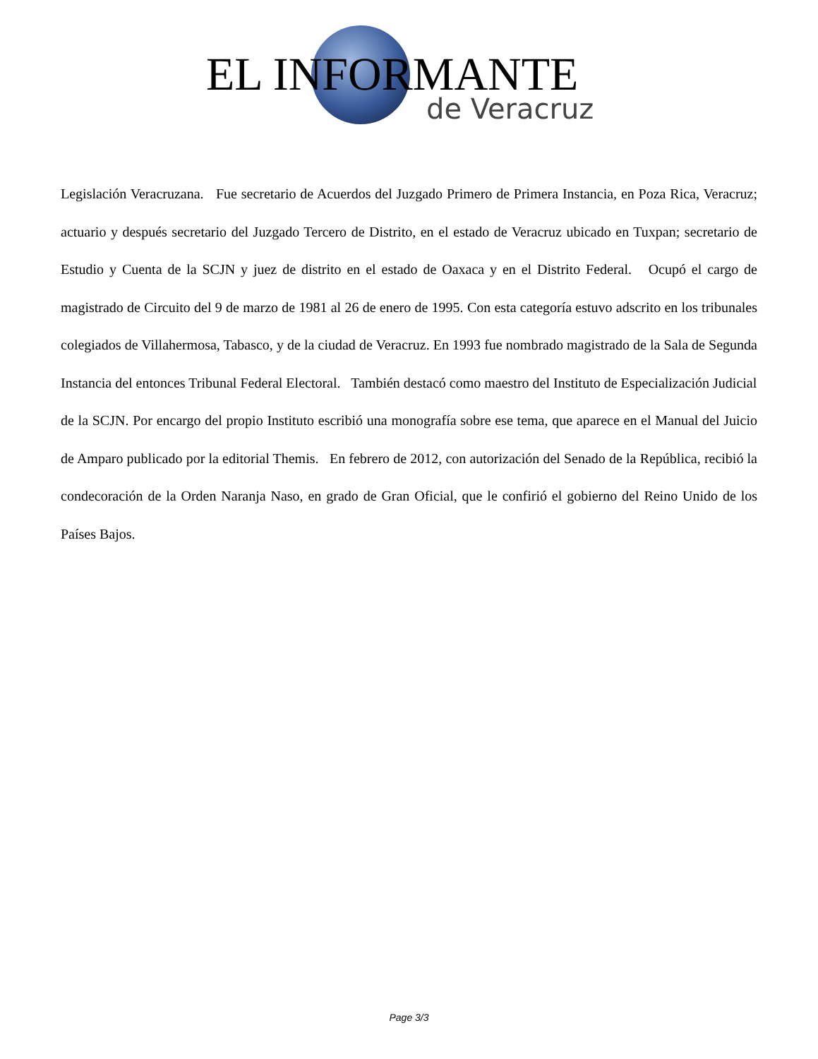EL INFORMANTE
de Veracruz
Legislación Veracruzana. Fue secretario de Acuerdos del Juzgado Primero de Primera Instancia, en Poza Rica, Veracruz; actuario y después secretario del Juzgado Tercero de Distrito, en el estado de Veracruz ubicado en Tuxpan; secretario de Estudio y Cuenta de la SCJN y juez de distrito en el estado de Oaxaca y en el Distrito Federal. Ocupó el cargo de magistrado de Circuito del 9 de marzo de 1981 al 26 de enero de 1995. Con esta categoría estuvo adscrito en los tribunales colegiados de Villahermosa, Tabasco, y de la ciudad de Veracruz. En 1993 fue nombrado magistrado de la Sala de Segunda Instancia del entonces Tribunal Federal Electoral. También destacó como maestro del Instituto de Especialización Judicial
de la SCJN. Por encargo del propio Instituto escribió una monografía sobre ese tema, que aparece en el Manual del Juicio de Amparo publicado por la editorial Themis. En febrero de 2012, con autorización del Senado de la República, recibió la condecoración de la Orden Naranja Naso, en grado de Gran Oficial, que le confirió el gobierno del Reino Unido de los Países Bajos.
Page 3/3